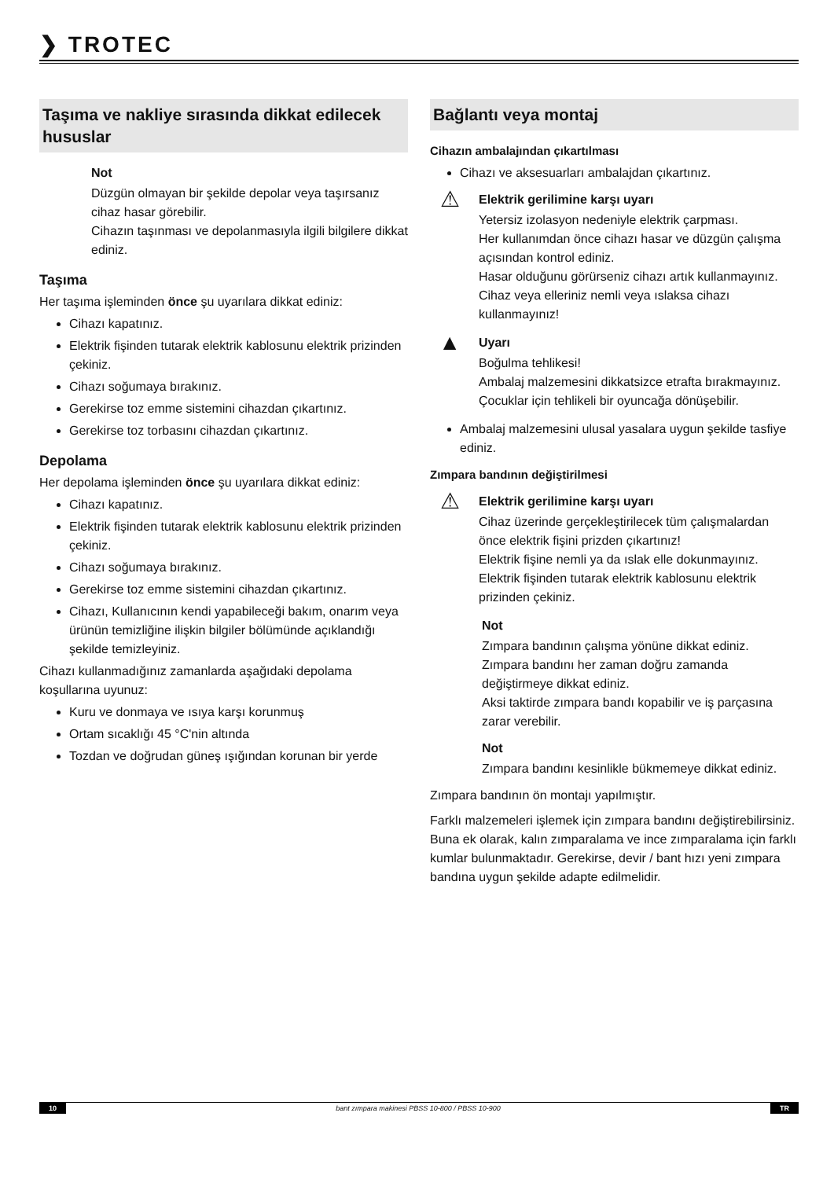❯ TROTEC
Taşıma ve nakliye sırasında dikkat edilecek hususlar
Not
Düzgün olmayan bir şekilde depolar veya taşırsanız cihaz hasar görebilir.
Cihazın taşınması ve depolanmasıyla ilgili bilgilere dikkat ediniz.
Taşıma
Her taşıma işleminden önce şu uyarılara dikkat ediniz:
Cihazı kapatınız.
Elektrik fişinden tutarak elektrik kablosunu elektrik prizinden çekiniz.
Cihazı soğumaya bırakınız.
Gerekirse toz emme sistemini cihazdan çıkartınız.
Gerekirse toz torbasını cihazdan çıkartınız.
Depolama
Her depolama işleminden önce şu uyarılara dikkat ediniz:
Cihazı kapatınız.
Elektrik fişinden tutarak elektrik kablosunu elektrik prizinden çekiniz.
Cihazı soğumaya bırakınız.
Gerekirse toz emme sistemini cihazdan çıkartınız.
Cihazı, Kullanıcının kendi yapabileceği bakım, onarım veya ürünün temizliğine ilişkin bilgiler bölümünde açıklandığı şekilde temizleyiniz.
Cihazı kullanmadığınız zamanlarda aşağıdaki depolama koşullarına uyunuz:
Kuru ve donmaya ve ısıya karşı korunmuş
Ortam sıcaklığı 45 °C'nin altında
Tozdan ve doğrudan güneş ışığından korunan bir yerde
Bağlantı veya montaj
Cihazın ambalajından çıkartılması
Cihazı ve aksesuarları ambalajdan çıkartınız.
⚠
Elektrik gerilimine karşı uyarı
Yetersiz izolasyon nedeniyle elektrik çarpması.
Her kullanımdan önce cihazı hasar ve düzgün çalışma açısından kontrol ediniz.
Hasar olduğunu görürseniz cihazı artık kullanmayınız.
Cihaz veya elleriniz nemli veya ıslaksa cihazı kullanmayınız!
▲
Uyarı
Boğulma tehlikesi!
Ambalaj malzemesini dikkatsizce etrafta bırakmayınız. Çocuklar için tehlikeli bir oyuncağa dönüşebilir.
Ambalaj malzemesini ulusal yasalara uygun şekilde tasfiye ediniz.
Zımpara bandının değiştirilmesi
⚠
Elektrik gerilimine karşı uyarı
Cihaz üzerinde gerçekleştirilecek tüm çalışmalardan önce elektrik fişini prizden çıkartınız!
Elektrik fişine nemli ya da ıslak elle dokunmayınız.
Elektrik fişinden tutarak elektrik kablosunu elektrik prizinden çekiniz.
Not
Zımpara bandının çalışma yönüne dikkat ediniz.
Zımpara bandını her zaman doğru zamanda değiştirmeye dikkat ediniz.
Aksi taktirde zımpara bandı kopabilir ve iş parçasına zarar verebilir.
Not
Zımpara bandını kesinlikle bükmemeye dikkat ediniz.
Zımpara bandının ön montajı yapılmıştır.
Farklı malzemeleri işlemek için zımpara bandını değiştirebilirsiniz. Buna ek olarak, kalın zımparalama ve ince zımparalama için farklı kumlar bulunmaktadır. Gerekirse, devir / bant hızı yeni zımpara bandına uygun şekilde adapte edilmelidir.
10 bant zımpara makinesi PBSS 10-800 / PBSS 10-900 TR